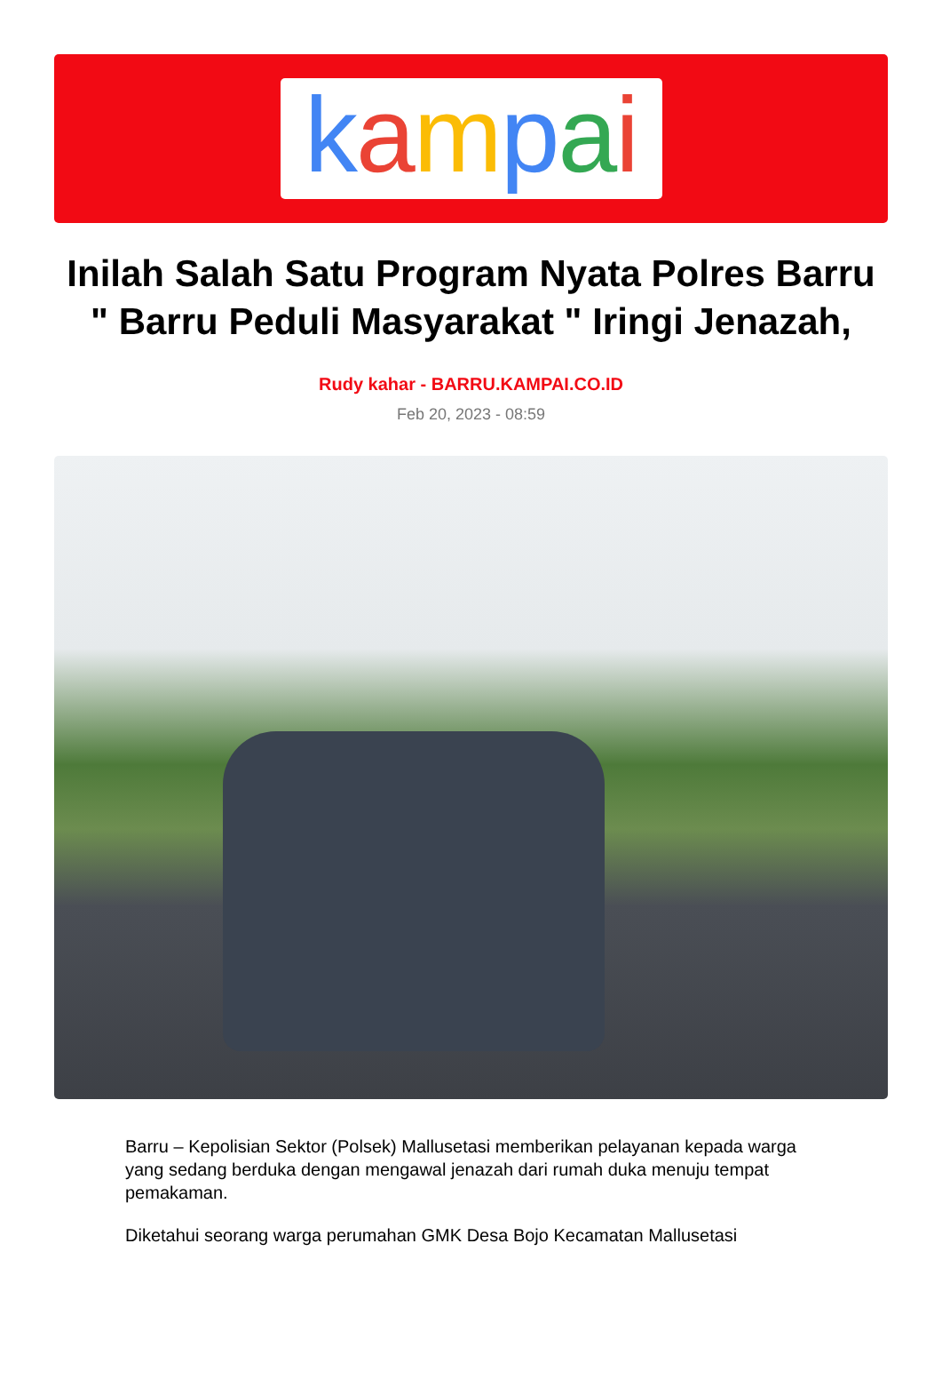kampai
Inilah Salah Satu Program Nyata Polres Barru " Barru Peduli Masyarakat " Iringi Jenazah,
Rudy kahar - BARRU.KAMPAI.CO.ID
Feb 20, 2023 - 08:59
Barru – Kepolisian Sektor (Polsek) Mallusetasi memberikan pelayanan kepada warga yang sedang berduka dengan mengawal jenazah dari rumah duka menuju tempat pemakaman.
Diketahui seorang warga perumahan GMK Desa Bojo Kecamatan Mallusetasi